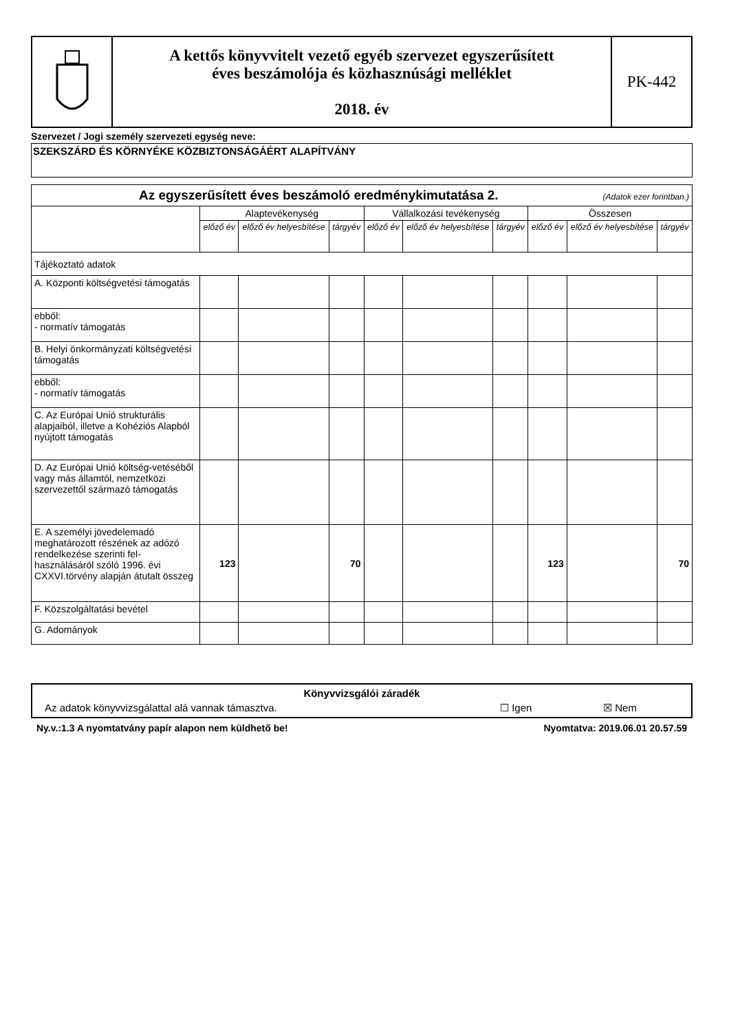A kettős könyvvitelt vezető egyéb szervezet egyszerűsített
éves beszámolója és közhasznúsági melléklet
2018. év
PK-442
Szervezet / Jogi személy szervezeti egység neve:
SZEKSZÁRD ÉS KÖRNYÉKE KÖZBIZTONSÁGÁÉRT ALAPÍTVÁNY
| Az egyszerűsített éves beszámoló eredménykimutatása 2. (Adatok ezer forintban.) | | | | | | | | | |
| --- | --- | --- | --- | --- | --- | --- | --- | --- | --- |
| | Alaptevékenység | | | Vállalkozási tevékenység | | | Összesen | | |
| | előző év | előző év helyesbítése | tárgyév | előző év | előző év helyesbítése | tárgyév | előző év | előző év helyesbítése | tárgyév |
| Tájékoztató adatok | | | | | | | | | |
| A. Központi költségvetési támogatás | | | | | | | | | |
| ebből: - normatív támogatás | | | | | | | | | |
| B. Helyi önkormányzati költségvetési támogatás | | | | | | | | | |
| ebből: - normatív támogatás | | | | | | | | | |
| C. Az Európai Unió strukturális alapjaiból, illetve a Kohéziós Alapból nyújtott támogatás | | | | | | | | | |
| D. Az Európai Unió költség-vetéséből vagy más államtól, nemzetközi szervezettől származó támogatás | | | | | | | | | |
| E. A személyi jövedelemadó meghatározott részének az adózó rendelkezése szerinti fel-használásáról szóló 1996. évi CXXVI.törvény alapján átutalt összeg | 123 | | 70 | | | | 123 | | 70 |
| F. Közszolgáltatási bevétel | | | | | | | | | |
| G. Adományok | | | | | | | | | |
Könyvvizsgálói záradék
Az adatok könyvvizsgálattal alá vannak támasztva. ☐ Igen ☒ Nem
Ny.v.:1.3 A nyomtatvány papír alapon nem küldhető be! Nyomtatva: 2019.06.01 20.57.59